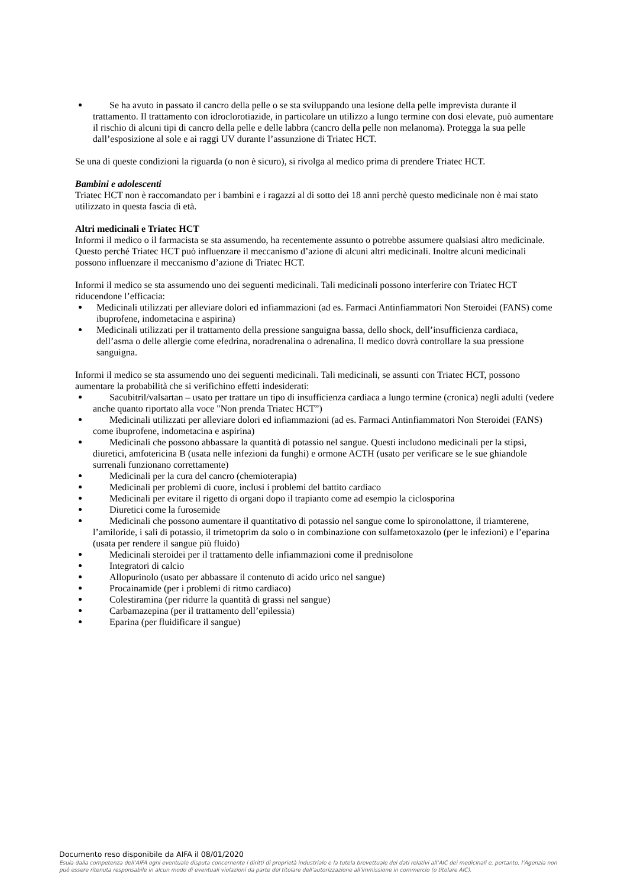Se ha avuto in passato il cancro della pelle o se sta sviluppando una lesione della pelle imprevista durante il trattamento. Il trattamento con idroclorotiazide, in particolare un utilizzo a lungo termine con dosi elevate, può aumentare il rischio di alcuni tipi di cancro della pelle e delle labbra (cancro della pelle non melanoma). Protegga la sua pelle dall’esposizione al sole e ai raggi UV durante l’assunzione di Triatec HCT.
Se una di queste condizioni la riguarda (o non è sicuro), si rivolga al medico prima di prendere Triatec HCT.
Bambini e adolescenti
Triatec HCT non è raccomandato per i bambini e i ragazzi al di sotto dei 18 anni perchè questo medicinale non è mai stato utilizzato in questa fascia di età.
Altri medicinali e Triatec HCT
Informi il medico o il farmacista se sta assumendo, ha recentemente assunto o potrebbe assumere qualsiasi altro medicinale. Questo perché Triatec HCT può influenzare il meccanismo d’azione di alcuni altri medicinali. Inoltre alcuni medicinali possono influenzare il meccanismo d’azione di Triatec HCT.
Informi il medico se sta assumendo uno dei seguenti medicinali. Tali medicinali possono interferire con Triatec HCT riducendone l’efficacia:
Medicinali utilizzati per alleviare dolori ed infiammazioni (ad es. Farmaci Antinfiammatori Non Steroidei (FANS) come ibuprofene, indometacina e aspirina)
Medicinali utilizzati per il trattamento della pressione sanguigna bassa, dello shock, dell’insufficienza cardiaca, dell’asma o delle allergie come efedrina, noradrenalina o adrenalina. Il medico dovrà controllare la sua pressione sanguigna.
Informi il medico se sta assumendo uno dei seguenti medicinali. Tali medicinali, se assunti con Triatec HCT, possono aumentare la probabilità che si verifichino effetti indesiderati:
Sacubitril/valsartan – usato per trattare un tipo di insufficienza cardiaca a lungo termine (cronica) negli adulti (vedere anche quanto riportato alla voce "Non prenda Triatec HCT”)
Medicinali utilizzati per alleviare dolori ed infiammazioni (ad es. Farmaci Antinfiammatori Non Steroidei (FANS) come ibuprofene, indometacina e aspirina)
Medicinali che possono abbassare la quantità di potassio nel sangue. Questi includono medicinali per la stipsi, diuretici, amfotericina B (usata nelle infezioni da funghi) e ormone ACTH (usato per verificare se le sue ghiandole surrenali funzionano correttamente)
Medicinali per la cura del cancro (chemioterapia)
Medicinali per problemi di cuore, inclusi i problemi del battito cardiaco
Medicinali per evitare il rigetto di organi dopo il trapianto come ad esempio la ciclosporina
Diuretici come la furosemide
Medicinali che possono aumentare il quantitativo di potassio nel sangue come lo spironolattone, il triamterene, l’amiloride, i sali di potassio, il trimetoprim da solo o in combinazione con sulfametoxazolo (per le infezioni) e l’eparina (usata per rendere il sangue più fluido)
Medicinali steroidei per il trattamento delle infiammazioni come il prednisolone
Integratori di calcio
Allopurinolo (usato per abbassare il contenuto di acido urico nel sangue)
Procainamide (per i problemi di ritmo cardiaco)
Colestiramina (per ridurre la quantità di grassi nel sangue)
Carbamazepina (per il trattamento dell’epilessia)
Eparina (per fluidificare il sangue)
Documento reso disponibile da AIFA il 08/01/2020
Esula dalla competenza dell’AIFA ogni eventuale disputa concernente i diritti di proprietà industriale e la tutela brevettuale dei dati relativi all’AIC dei medicinali e, pertanto, l’Agenzia non può essere ritenuta responsabile in alcun modo di eventuali violazioni da parte del titolare dell'autorizzazione all'immissione in commercio (o titolare AIC).